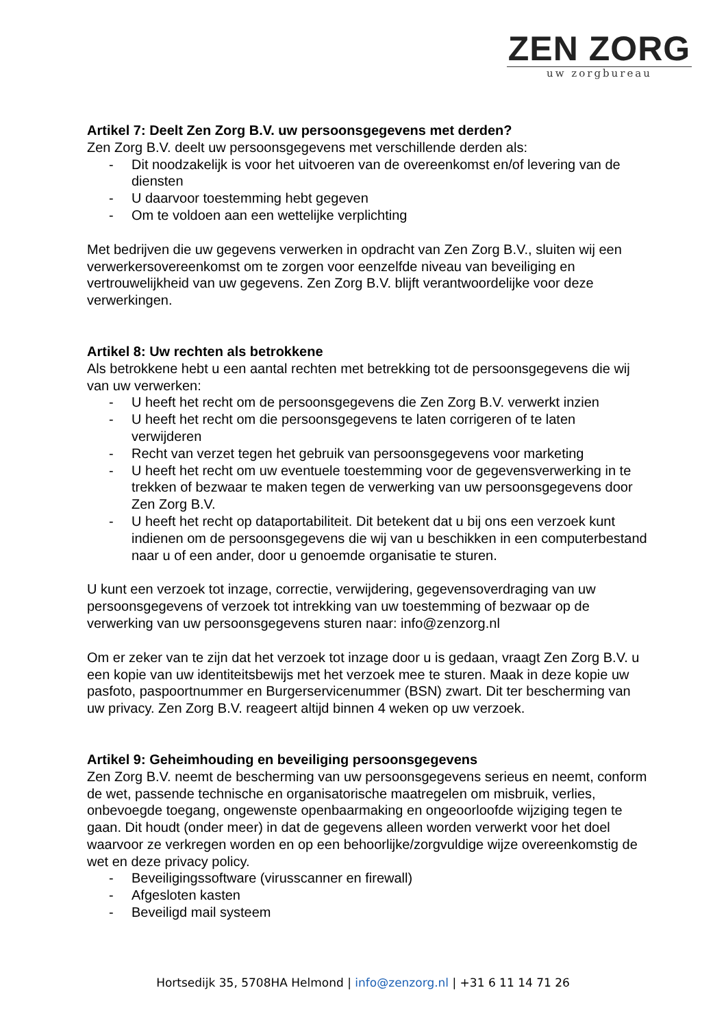ZEN ZORG
uw zorgbureau
Artikel 7: Deelt Zen Zorg B.V. uw persoonsgegevens met derden?
Zen Zorg B.V. deelt uw persoonsgegevens met verschillende derden als:
- Dit noodzakelijk is voor het uitvoeren van de overeenkomst en/of levering van de diensten
- U daarvoor toestemming hebt gegeven
- Om te voldoen aan een wettelijke verplichting
Met bedrijven die uw gegevens verwerken in opdracht van Zen Zorg B.V., sluiten wij een verwerkersovereenkomst om te zorgen voor eenzelfde niveau van beveiliging en vertrouwelijkheid van uw gegevens. Zen Zorg B.V. blijft verantwoordelijke voor deze verwerkingen.
Artikel 8: Uw rechten als betrokkene
Als betrokkene hebt u een aantal rechten met betrekking tot de persoonsgegevens die wij van uw verwerken:
- U heeft het recht om de persoonsgegevens die Zen Zorg B.V. verwerkt inzien
- U heeft het recht om die persoonsgegevens te laten corrigeren of te laten verwijderen
- Recht van verzet tegen het gebruik van persoonsgegevens voor marketing
- U heeft het recht om uw eventuele toestemming voor de gegevensverwerking in te trekken of bezwaar te maken tegen de verwerking van uw persoonsgegevens door Zen Zorg B.V.
- U heeft het recht op dataportabiliteit. Dit betekent dat u bij ons een verzoek kunt indienen om de persoonsgegevens die wij van u beschikken in een computerbestand naar u of een ander, door u genoemde organisatie te sturen.
U kunt een verzoek tot inzage, correctie, verwijdering, gegevensoverdraging van uw persoonsgegevens of verzoek tot intrekking van uw toestemming of bezwaar op de verwerking van uw persoonsgegevens sturen naar: info@zenzorg.nl
Om er zeker van te zijn dat het verzoek tot inzage door u is gedaan, vraagt Zen Zorg B.V. u een kopie van uw identiteitsbewijs met het verzoek mee te sturen. Maak in deze kopie uw pasfoto, paspoortnummer en Burgerservicenummer (BSN) zwart. Dit ter bescherming van uw privacy. Zen Zorg B.V. reageert altijd binnen 4 weken op uw verzoek.
Artikel 9: Geheimhouding en beveiliging persoonsgegevens
Zen Zorg B.V. neemt de bescherming van uw persoonsgegevens serieus en neemt, conform de wet, passende technische en organisatorische maatregelen om misbruik, verlies, onbevoegde toegang, ongewenste openbaarmaking en ongeoorloofde wijziging tegen te gaan. Dit houdt (onder meer) in dat de gegevens alleen worden verwerkt voor het doel waarvoor ze verkregen worden en op een behoorlijke/zorgvuldige wijze overeenkomstig de wet en deze privacy policy.
- Beveiligingssoftware (virusscanner en firewall)
- Afgesloten kasten
- Beveiligd mail systeem
Hortsedijk 35, 5708HA Helmond | info@zenzorg.nl | +31 6 11 14 71 26